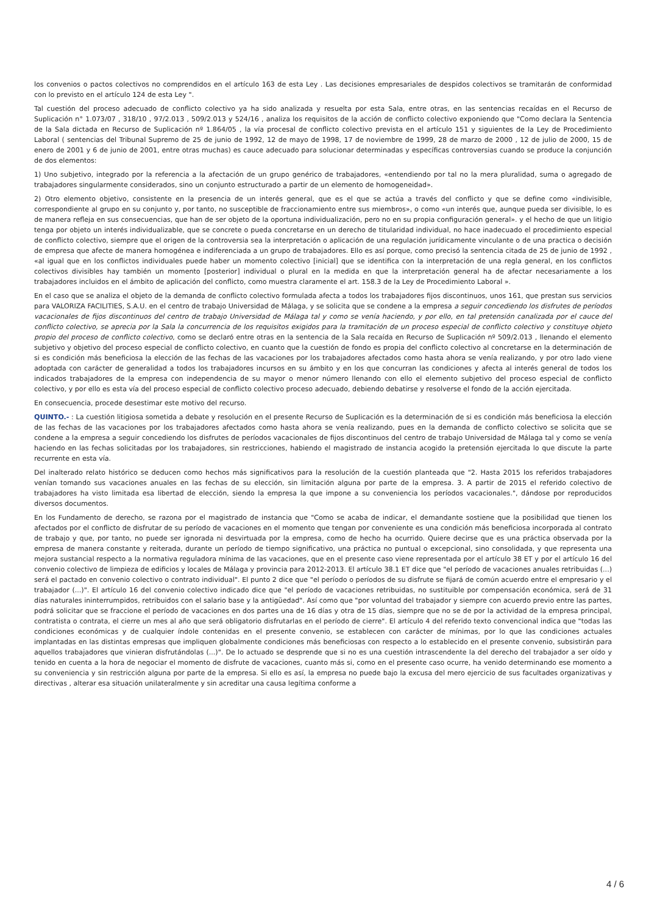los convenios o pactos colectivos no comprendidos en el artículo 163 de esta Ley . Las decisiones empresariales de despidos colectivos se tramitarán de conformidad con lo previsto en el artículo 124 de esta Ley ".
Tal cuestión del proceso adecuado de conflicto colectivo ya ha sido analizada y resuelta por esta Sala, entre otras, en las sentencias recaídas en el Recurso de Suplicación n° 1.073/07 , 318/10 , 97/2.013 , 509/2.013 y 524/16 , analiza los requisitos de la acción de conflicto colectivo exponiendo que "Como declara la Sentencia de la Sala dictada en Recurso de Suplicación nº 1.864/05 , la vía procesal de conflicto colectivo prevista en el artículo 151 y siguientes de la Ley de Procedimiento Laboral ( sentencias del Tribunal Supremo de 25 de junio de 1992, 12 de mayo de 1998, 17 de noviembre de 1999, 28 de marzo de 2000 , 12 de julio de 2000, 15 de enero de 2001 y 6 de junio de 2001, entre otras muchas) es cauce adecuado para solucionar determinadas y específicas controversias cuando se produce la conjunción de dos elementos:
1) Uno subjetivo, integrado por la referencia a la afectación de un grupo genérico de trabajadores, «entendiendo por tal no la mera pluralidad, suma o agregado de trabajadores singularmente considerados, sino un conjunto estructurado a partir de un elemento de homogeneidad».
2) Otro elemento objetivo, consistente en la presencia de un interés general, que es el que se actúa a través del conflicto y que se define como «indivisible, correspondiente al grupo en su conjunto y, por tanto, no susceptible de fraccionamiento entre sus miembros», o como «un interés que, aunque pueda ser divisible, lo es de manera refleja en sus consecuencias, que han de ser objeto de la oportuna individualización, pero no en su propia configuración general». y el hecho de que un litigio tenga por objeto un interés individualizable, que se concrete o pueda concretarse en un derecho de titularidad individual, no hace inadecuado el procedimiento especial de conflicto colectivo, siempre que el origen de la controversia sea la interpretación o aplicación de una regulación jurídicamente vinculante o de una practica o decisión de empresa que afecte de manera homogénea e indiferenciada a un grupo de trabajadores. Ello es así porque, como precisó la sentencia citada de 25 de junio de 1992 , «al igual que en los conflictos individuales puede haber un momento colectivo [inicial] que se identifica con la interpretación de una regla general, en los conflictos colectivos divisibles hay también un momento [posterior] individual o plural en la medida en que la interpretación general ha de afectar necesariamente a los trabajadores incluidos en el ámbito de aplicación del conflicto, como muestra claramente el art. 158.3 de la Ley de Procedimiento Laboral ».
En el caso que se analiza el objeto de la demanda de conflicto colectivo formulada afecta a todos los trabajadores fijos discontinuos, unos 161, que prestan sus servicios para VALORIZA FACILITIES, S.A.U. en el centro de trabajo Universidad de Málaga, y se solicita que se condene a la empresa a seguir concediendo los disfrutes de períodos vacacionales de fijos discontinuos del centro de trabajo Universidad de Málaga tal y como se venía haciendo, y por ello, en tal pretensión canalizada por el cauce del conflicto colectivo, se aprecia por la Sala la concurrencia de los requisitos exigidos para la tramitación de un proceso especial de conflicto colectivo y constituye objeto propio del proceso de conflicto colectivo, como se declaró entre otras en la sentencia de la Sala recaída en Recurso de Suplicación nº 509/2.013 , llenando el elemento subjetivo y objetivo del proceso especial de conflicto colectivo, en cuanto que la cuestión de fondo es propia del conflicto colectivo al concretarse en la determinación de si es condición más beneficiosa la elección de las fechas de las vacaciones por los trabajadores afectados como hasta ahora se venía realizando, y por otro lado viene adoptada con carácter de generalidad a todos los trabajadores incursos en su ámbito y en los que concurran las condiciones y afecta al interés general de todos los indicados trabajadores de la empresa con independencia de su mayor o menor número llenando con ello el elemento subjetivo del proceso especial de conflicto colectivo, y por ello es esta vía del proceso especial de conflicto colectivo proceso adecuado, debiendo debatirse y resolverse el fondo de la acción ejercitada.
En consecuencia, procede desestimar este motivo del recurso.
QUINTO.- : La cuestión litigiosa sometida a debate y resolución en el presente Recurso de Suplicación es la determinación de si es condición más beneficiosa la elección de las fechas de las vacaciones por los trabajadores afectados como hasta ahora se venía realizando, pues en la demanda de conflicto colectivo se solicita que se condene a la empresa a seguir concediendo los disfrutes de períodos vacacionales de fijos discontinuos del centro de trabajo Universidad de Málaga tal y como se venía haciendo en las fechas solicitadas por los trabajadores, sin restricciones, habiendo el magistrado de instancia acogido la pretensión ejercitada lo que discute la parte recurrente en esta vía.
Del inalterado relato histórico se deducen como hechos más significativos para la resolución de la cuestión planteada que "2. Hasta 2015 los referidos trabajadores venían tomando sus vacaciones anuales en las fechas de su elección, sin limitación alguna por parte de la empresa. 3. A partir de 2015 el referido colectivo de trabajadores ha visto limitada esa libertad de elección, siendo la empresa la que impone a su conveniencia los períodos vacacionales.", dándose por reproducidos diversos documentos.
En los Fundamento de derecho, se razona por el magistrado de instancia que "Como se acaba de indicar, el demandante sostiene que la posibilidad que tienen los afectados por el conflicto de disfrutar de su período de vacaciones en el momento que tengan por conveniente es una condición más beneficiosa incorporada al contrato de trabajo y que, por tanto, no puede ser ignorada ni desvirtuada por la empresa, como de hecho ha ocurrido. Quiere decirse que es una práctica observada por la empresa de manera constante y reiterada, durante un período de tiempo significativo, una práctica no puntual o excepcional, sino consolidada, y que representa una mejora sustancial respecto a la normativa reguladora mínima de las vacaciones, que en el presente caso viene representada por el artículo 38 ET y por el artículo 16 del convenio colectivo de limpieza de edificios y locales de Málaga y provincia para 2012-2013. El artículo 38.1 ET dice que "el período de vacaciones anuales retribuidas (...) será el pactado en convenio colectivo o contrato individual". El punto 2 dice que "el período o períodos de su disfrute se fijará de común acuerdo entre el empresario y el trabajador (...)". El artículo 16 del convenio colectivo indicado dice que "el período de vacaciones retribuidas, no sustituible por compensación económica, será de 31 días naturales ininterrumpidos, retribuidos con el salario base y la antigüedad". Así como que "por voluntad del trabajador y siempre con acuerdo previo entre las partes, podrá solicitar que se fraccione el período de vacaciones en dos partes una de 16 días y otra de 15 días, siempre que no se de por la actividad de la empresa principal, contratista o contrata, el cierre un mes al año que será obligatorio disfrutarlas en el período de cierre". El artículo 4 del referido texto convencional indica que "todas las condiciones económicas y de cualquier índole contenidas en el presente convenio, se establecen con carácter de mínimas, por lo que las condiciones actuales implantadas en las distintas empresas que impliquen globalmente condiciones más beneficiosas con respecto a lo establecido en el presente convenio, subsistirán para aquellos trabajadores que vinieran disfrutándolas (...)". De lo actuado se desprende que si no es una cuestión intrascendente la del derecho del trabajador a ser oído y tenido en cuenta a la hora de negociar el momento de disfrute de vacaciones, cuanto más si, como en el presente caso ocurre, ha venido determinando ese momento a su conveniencia y sin restricción alguna por parte de la empresa. Si ello es así, la empresa no puede bajo la excusa del mero ejercicio de sus facultades organizativas y directivas , alterar esa situación unilateralmente y sin acreditar una causa legítima conforme a
4 / 6